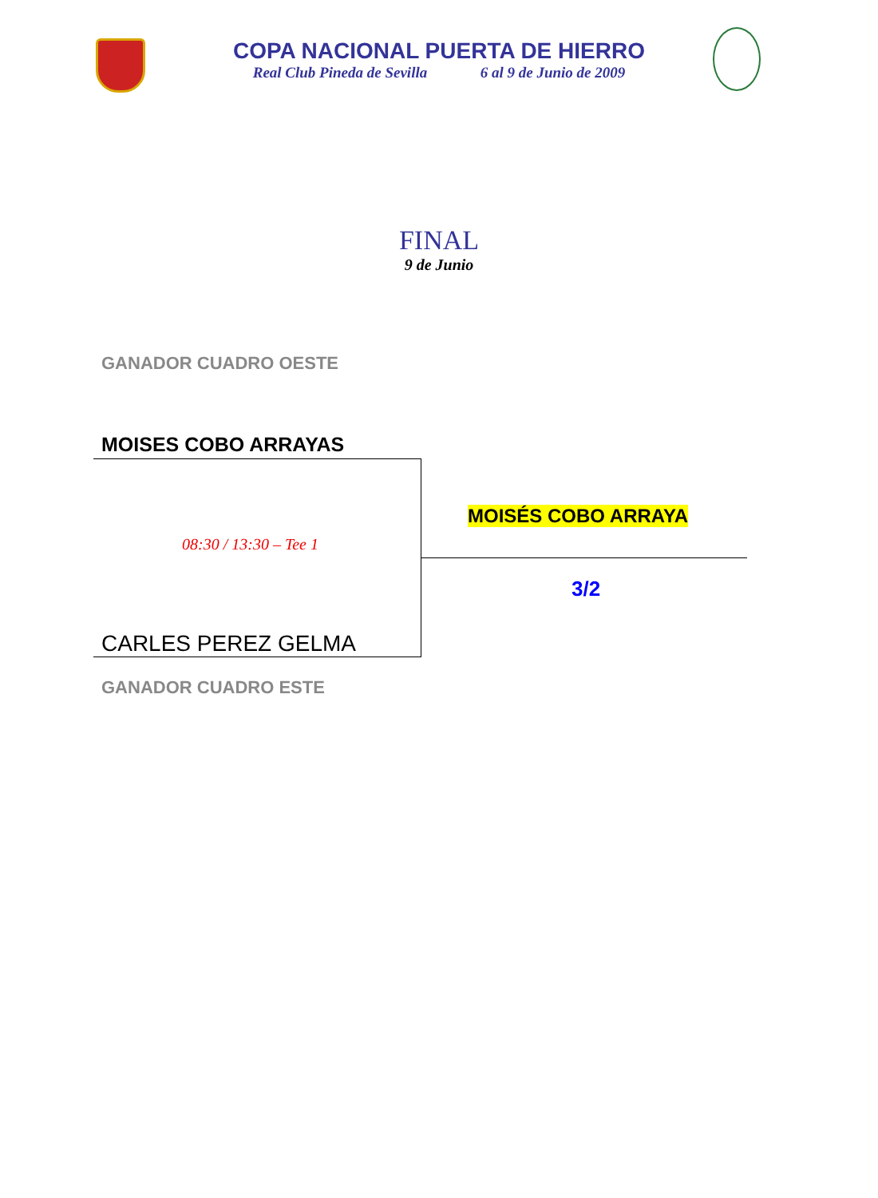COPA NACIONAL PUERTA DE HIERRO
Real Club Pineda de Sevilla 6 al 9 de Junio de 2009
FINAL
9 de Junio
GANADOR CUADRO OESTE
MOISES COBO ARRAYAS
08:30 / 13:30 – Tee 1
MOISÉS COBO ARRAYA
3/2
CARLES PEREZ GELMA
GANADOR CUADRO ESTE